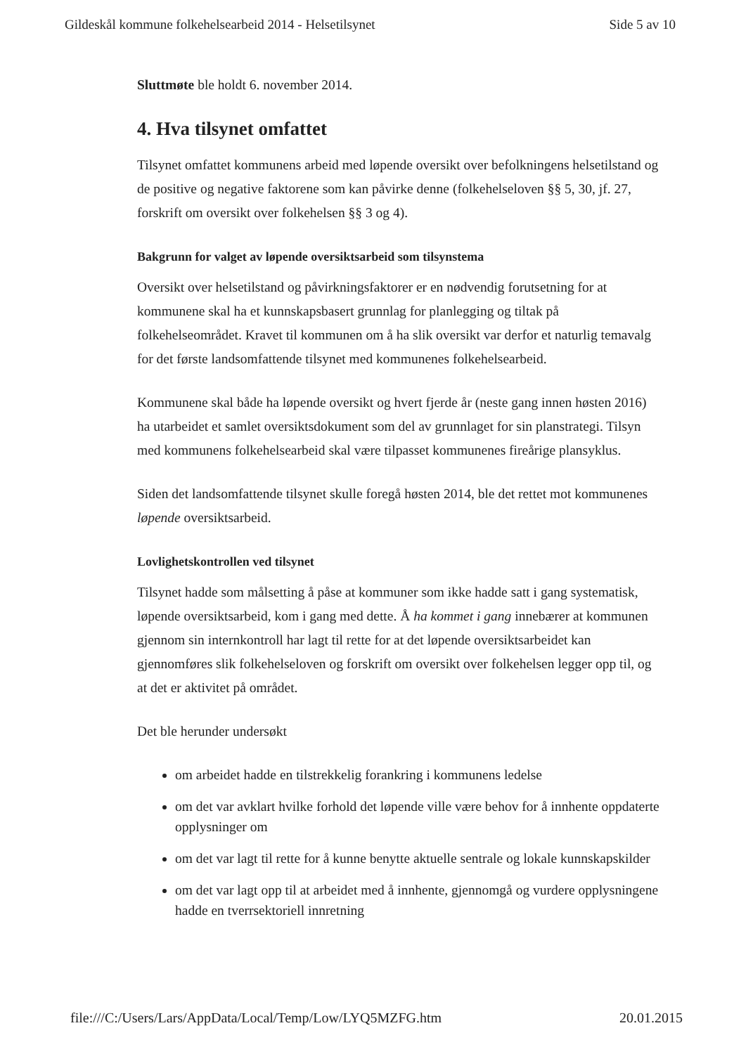Gildeskål kommune folkehelsearbeid 2014 - Helsetilsynet Side 5 av 10
Sluttmøte ble holdt 6. november 2014.
4. Hva tilsynet omfattet
Tilsynet omfattet kommunens arbeid med løpende oversikt over befolkningens helsetilstand og de positive og negative faktorene som kan påvirke denne (folkehelseloven §§ 5, 30, jf. 27, forskrift om oversikt over folkehelsen §§ 3 og 4).
Bakgrunn for valget av løpende oversiktsarbeid som tilsynstema
Oversikt over helsetilstand og påvirkningsfaktorer er en nødvendig forutsetning for at kommunene skal ha et kunnskapsbasert grunnlag for planlegging og tiltak på folkehelseområdet. Kravet til kommunen om å ha slik oversikt var derfor et naturlig temavalg for det første landsomfattende tilsynet med kommunenes folkehelsearbeid.
Kommunene skal både ha løpende oversikt og hvert fjerde år (neste gang innen høsten 2016) ha utarbeidet et samlet oversiktsdokument som del av grunnlaget for sin planstrategi. Tilsyn med kommunens folkehelsearbeid skal være tilpasset kommunenes fireårige plansyklus.
Siden det landsomfattende tilsynet skulle foregå høsten 2014, ble det rettet mot kommunenes løpende oversiktsarbeid.
Lovlighetskontrollen ved tilsynet
Tilsynet hadde som målsetting å påse at kommuner som ikke hadde satt i gang systematisk, løpende oversiktsarbeid, kom i gang med dette. Å ha kommet i gang innebærer at kommunen gjennom sin internkontroll har lagt til rette for at det løpende oversiktsarbeidet kan gjennomføres slik folkehelseloven og forskrift om oversikt over folkehelsen legger opp til, og at det er aktivitet på området.
Det ble herunder undersøkt
om arbeidet hadde en tilstrekkelig forankring i kommunens ledelse
om det var avklart hvilke forhold det løpende ville være behov for å innhente oppdaterte opplysninger om
om det var lagt til rette for å kunne benytte aktuelle sentrale og lokale kunnskapskilder
om det var lagt opp til at arbeidet med å innhente, gjennomgå og vurdere opplysningene hadde en tverrsektoriell innretning
file:///C:/Users/Lars/AppData/Local/Temp/Low/LYQ5MZFG.htm 20.01.2015